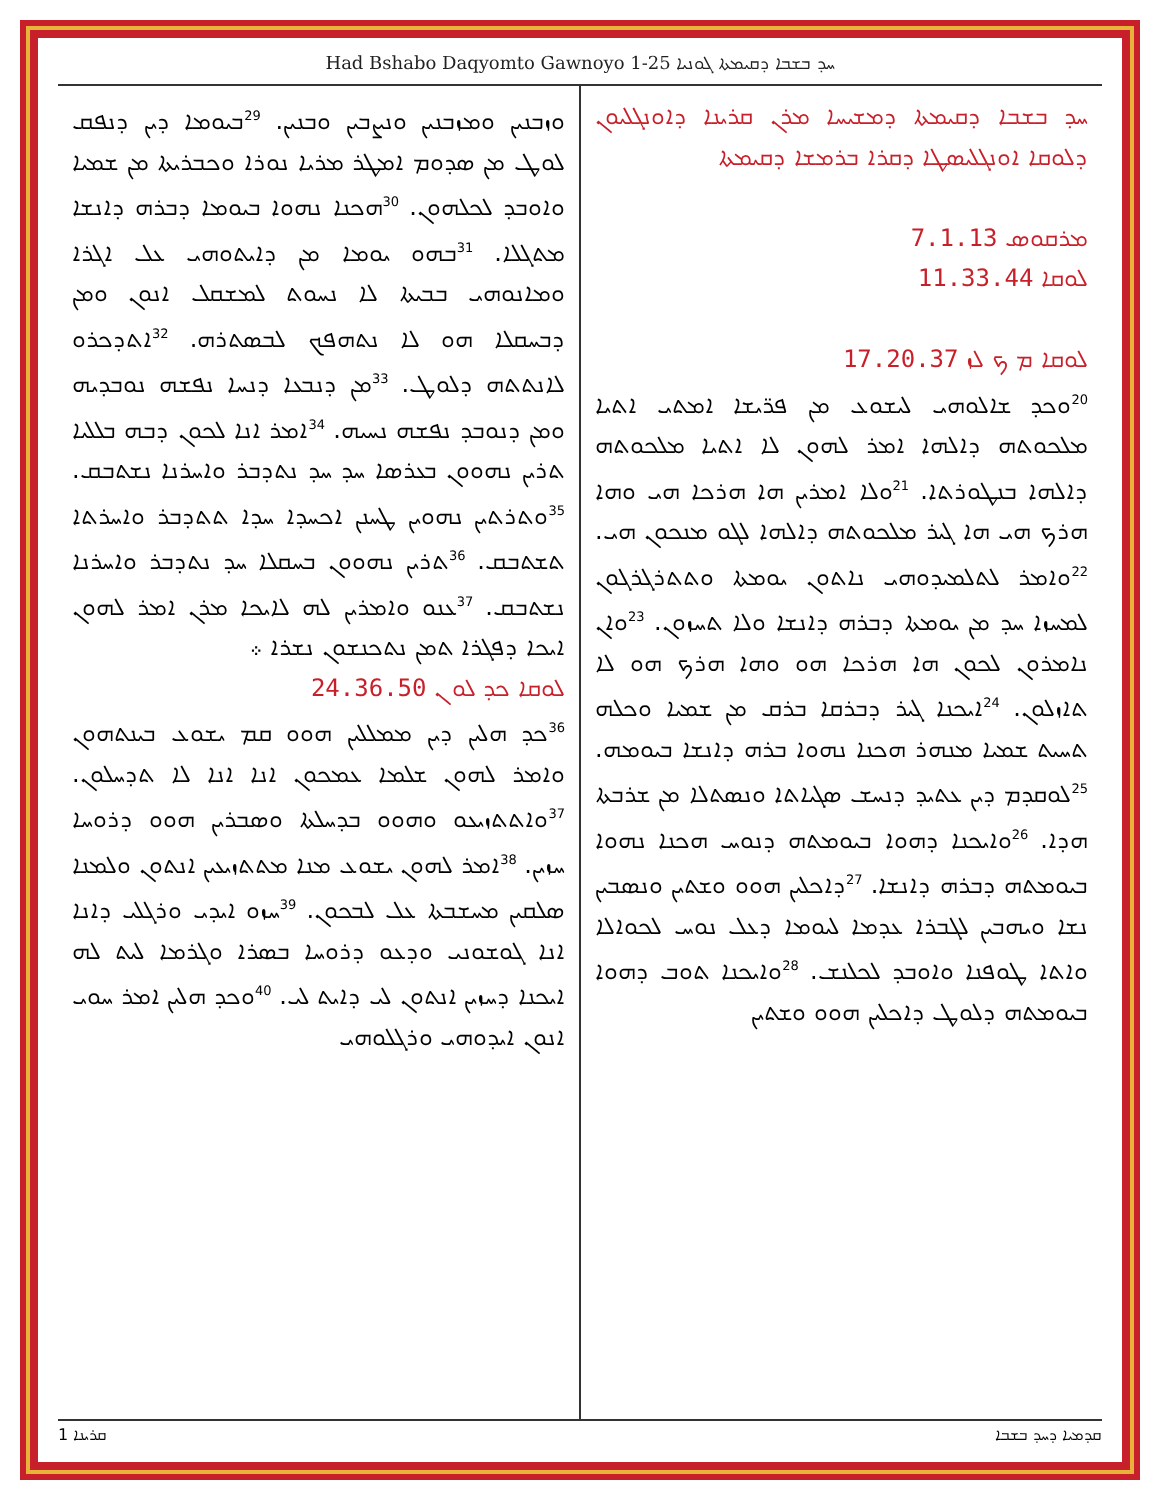Had Bshabo Daqyomto Gawnoyo 1-25 ܚܕ ܒܫܒܐ ܕܩܝܡܬܐ ܓܘܢܝܐ
ܚܕ ܒܫܒܐ ܕܩܝܡܬܐ ܕܡܫܝܚܐ ܡܪܢ ܩܪܝܢܐ ܕܐܘܢܓܠܝܘܢ ܕܠܘܩܐ ܐܘܢܓܠܝܣܛܐ ܕܩܪܐ ܒܪܡܫܐ ܕܩܝܡܬܐ
ܡܪܩܘܣ 7.1.13
ܠܘܩܐ 11.33.44
ܠܘܩܐ ܡ ܟ ܠܙ 17.20.37
<sup>20</sup> ܘܟܕ ܫܐܠܘܗܝ ܠܝܫܘܥ ܡܢ ܦܪ̈ܝܫܐ ܐܡܬܝ ܐܬܝܐ ܡܠܟܘܬܗ ܕܐܠܗܐ ܐܡܪ ܠܗܘܢ ܠܐ ܐܬܝܐ ܡܠܟܘܬܗ ܕܐܠܗܐ ܒܢܛܘܪܬܐ. <sup>21</sup>ܘܠܐ ܐܡܪܝܢ ܗܐ ܗܪܟܐ ܗܝ ܘܗܐ ܗܪܟ ܗܝ ܗܐ ܓܝܪ ܡܠܟܘܬܗ ܕܐܠܗܐ ܠܓܘ ܡܢܟܘܢ ܗܝ. <sup>22</sup>ܘܐܡܪ ܠܬܠܡܝܕܘܗܝ ܢܐܬܘܢ ܝܘܡܬܐ ܘܬܬܪܓܪܓܘܢ ܠܡܚܙܐ ܚܕ ܡܢ ܝܘܡܬܐ ܕܒܪܗ ܕܐܢܫܐ ܘܠܐ ܬܚܙܘܢ. <sup>23</sup>ܘܐܢ ܢܐܡܪܘܢ ܠܟܘܢ ܗܐ ܗܪܟܐ ܗܘ ܘܗܐ ܗܪܟ ܗܘ ܠܐ ܬܐܙܠܘܢ. <sup>24</sup>ܐܝܟܢܐ ܓܝܪ ܕܒܪܩܐ ܒܪܩ ܡܢ ܫܡܝܐ ܘܟܠܗ ܬܚܝܬ ܫܡܝܐ ܡܢܗܪ ܗܟܢܐ ܢܗܘܐ ܒܪܗ ܕܐܢܫܐ ܒܝܘܡܗ. <sup>25</sup>ܠܘܩܕܡ ܕܝܢ ܥܬܝܕ ܕܢܚܫ ܣܓܝܐܬܐ ܘܢܣܬܠܐ ܡܢ ܫܪܒܬܐ ܗܕܐ. <sup>26</sup>ܘܐܝܟܢܐ ܕܗܘܐ ܒܝܘܡܬܗ ܕܢܘܚ ܗܟܢܐ ܢܗܘܐ ܒܝܘܡܬܗ ܕܒܪܗ ܕܐܢܫܐ. <sup>27</sup>ܕܐܟܠܝܢ ܗܘܘ ܘܫܬܝܢ ܘܢܣܒܝܢ ܢܫܐ ܘܝܗܒܝܢ ܠܓܒܪܐ ܥܕܡܐ ܠܝܘܡܐ ܕܥܠ ܢܘܚ ܠܟܘܐܠܐ ܘܐܬܐ ܛܘܦܢܐ ܘܐܘܒܕ ܠܟܠܢܫ. <sup>28</sup>ܘܐܝܟܢܐ ܬܘܒ ܕܗܘܐ ܒܝܘܡܬܗ ܕܠܘܛ ܕܐܟܠܝܢ ܗܘܘ ܘܫܬܝܢ
ܘܙܒܢܝܢ ܘܡܙܒܢܝܢ ܘܢܨܒܝܢ ܘܒܢܝܢ. <sup>29</sup>ܒܝܘܡܐ ܕܝܢ ܕܢܦܩ ܠܘܛ ܡܢ ܣܕܘܡ ܐܡܛܪ ܡܪܝܐ ܢܘܪܐ ܘܟܒܪܝܬܐ ܡܢ ܫܡܝܐ ܘܐܘܒܕ ܠܟܠܗܘܢ. <sup>30</sup>ܗܟܢܐ ܢܗܘܐ ܒܝܘܡܐ ܕܒܪܗ ܕܐܢܫܐ ܡܬܓܠܐ. <sup>31</sup>ܒܗܘ ܝܘܡܐ ܡܢ ܕܐܝܬܘܗܝ ܥܠ ܐܓܪܐ ܘܡܐܢܘܗܝ ܒܒܝܬܐ ܠܐ ܢܚܘܬ ܠܡܫܩܠ ܐܢܘܢ ܘܡܢ ܕܒܚܩܠܐ ܗܘ ܠܐ ܢܬܗܦܟ ܠܒܣܬܪܗ. <sup>32</sup>ܐܬܕܟܪܘ ܠܐܢܬܬܗ ܕܠܘܛ. <sup>33</sup>ܡܢ ܕܢܒܥܐ ܕܢܚܐ ܢܦܫܗ ܢܘܒܕܝܗ ܘܡܢ ܕܢܘܒܕ ܢܦܫܗ ܢܚܝܗ. <sup>34</sup>ܐܡܪ ܐܢܐ ܠܟܘܢ ܕܒܗ ܒܠܠܝܐ ܬܪܝܢ ܢܗܘܘܢ ܒܥܪܣܐ ܚܕ ܚܕ ܢܬܕܒܪ ܘܐܚܪܢܐ ܢܫܬܒܩ. <sup>35</sup>ܘܬܪܬܝܢ ܢܗܘܝܢ ܛܚܢܢ ܐܟܚܕܐ ܚܕܐ ܬܬܕܒܪ ܘܐܚܪܬܐ ܬܫܬܒܩ. <sup>36</sup>ܬܪܝܢ ܢܗܘܘܢ ܒܚܩܠܐ ܚܕ ܢܬܕܒܪ ܘܐܚܪܢܐ ܢܫܬܒܩ. <sup>37</sup>ܥܢܘ ܘܐܡܪܝܢ ܠܗ ܠܐܝܟܐ ܡܪܢ ܐܡܪ ܠܗܘܢ ܐܝܟܐ ܕܦܓܪܐ ܬܡܢ ܢܬܟܢܫܘܢ ܢܫܪܐ ܀
ܠܘܩܐ ܟܕ ܠܘ ܢ 24.36.50
<sup>36</sup> ܟܕ ܗܠܝܢ ܕܝܢ ܡܡܠܠܝܢ ܗܘܘ ܩܡ ܝܫܘܥ ܒܝܢܬܗܘܢ ܘܐܡܪ ܠܗܘܢ ܫܠܡܐ ܥܡܟܘܢ ܐܢܐ ܐܢܐ ܠܐ ܬܕܚܠܘܢ. <sup>37</sup>ܘܐܬܬܙܝܥܘ ܘܗܘܘ ܒܕܚܠܬܐ ܘܣܒܪܝܢ ܗܘܘ ܕܪܘܚܐ ܚܙܝܢ. <sup>38</sup>ܐܡܪ ܠܗܘܢ ܝܫܘܥ ܡܢܐ ܡܬܬܙܝܥܝܢ ܐܢܬܘܢ ܘܠܡܢܐ ܣܠܩܝܢ ܡܚܫܒܬܐ ܥܠ ܠܒܟܘܢ. <sup>39</sup>ܚܙܘ ܐܝܕܝ ܘܪܓܠܝ ܕܐܢܐ ܐܢܐ ܓܘܫܘܢܝ ܘܕܥܘ ܕܪܘܚܐ ܒܣܪܐ ܘܓܪܡܐ ܠܝܬ ܠܗ ܐܝܟܢܐ ܕܚܙܝܢ ܐܢܬܘܢ ܠܝ ܕܐܝܬ ܠܝ. <sup>40</sup>ܘܟܕ ܗܠܝܢ ܐܡܪ ܚܘܝ ܐܢܘܢ ܐܝܕܘܗܝ ܘܪܓܠܘܗܝ
1 ܩܪܝܢܐ ܩܕܡܝܐ ܕܚܕ ܒܫܒܐ